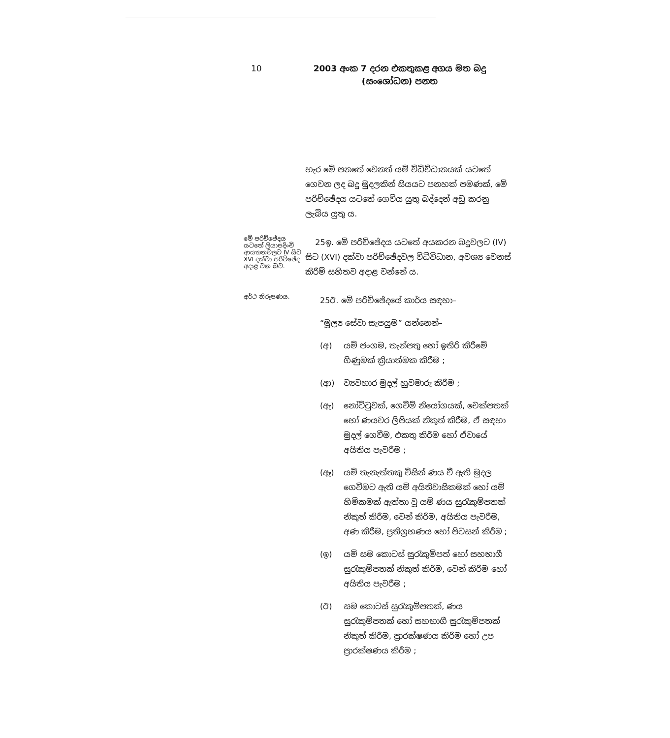10
2003 අංක 7 දරන එකතුකළ අගය මත බදු
(සංශෝධන) පනත
හැර මේ පනතේ වෙනත් යම් විධිවිධානයක් යටතේ ගෙවන ලද බදු මුදලකින් සියයට පනහක් පමණක්, මේ පරිච්ඡේදය යටතේ ගෙවිය යුතු බද්දෙන් අඩු කරනු ලැබිය යුතු ය.
මේ පරිච්ඡේදය යටතේ ලියාපදිංචි ආයතනවලට IV සිට XVI දක්වා පරිච්ඡේද අදාළ වන බව.
25ඉ. මේ පරිච්ඡේදය යටතේ අයකරන බදුවලට (IV) සිට (XVI) දක්වා පරිච්ඡේදවල විධිවිධාන, අවශ්‍ය වෙනස් කිරීම් සහිතව අදාළ වන්නේ ය.
අර්ථ නිරූපණය.
25ඊ. මේ පරිච්ඡේදයේ කාර්ය සඳහා–
“මූල්‍ය සේවා සැපයුම” යන්නෙන්–
(අ) යම් ජංගම, තැන්පතු හෝ ඉතිරි කිරීමේ ගිණුමක් ක්‍රියාත්මක කිරීම ;
(ආ) ව්‍යවහාර මුදල් හුවමාරු කිරීම ;
(ඇ) නෝට්ටුවක්, ගෙවීම් නියෝගයක්, චෙක්පතක් හෝ ණයවර ලිපියක් නිකුත් කිරීම, ඒ සඳහා මුදල් ගෙවීම, එකතු කිරීම හෝ ඒවායේ අයිතිය පැවරීම ;
(ඈ) යම් තැනැත්තකු විසින් ණය වී ඇති මුදල ගෙවීමට ඇති යම් අයිතිවාසිකමක් හෝ යම් හිමිකමක් ඇත්තා වූ යම් ණය සුරැකුම්පතක් නිකුත් කිරීම, වෙන් කිරීම, අයිතිය පැවරීම, අණ කිරීම, ප්‍රතිග්‍රහණය හෝ පිටසන් කිරීම ;
(ඉ) යම් සම කොටස් සුරැකුම්පත් හෝ සහභාගී සුරැකුම්පතක් නිකුත් කිරීම, වෙන් කිරීම හෝ අයිතිය පැවරීම ;
(ඊ) සම කොටස් සුරැකුම්පතක්, ණය සුරැකුම්පතක් හෝ සහභාගී සුරැකුම්පතක් නිකුත් කිරීම, ප්‍රාරක්ෂණය කිරීම හෝ උප ප්‍රාරක්ෂණය කිරීම ;